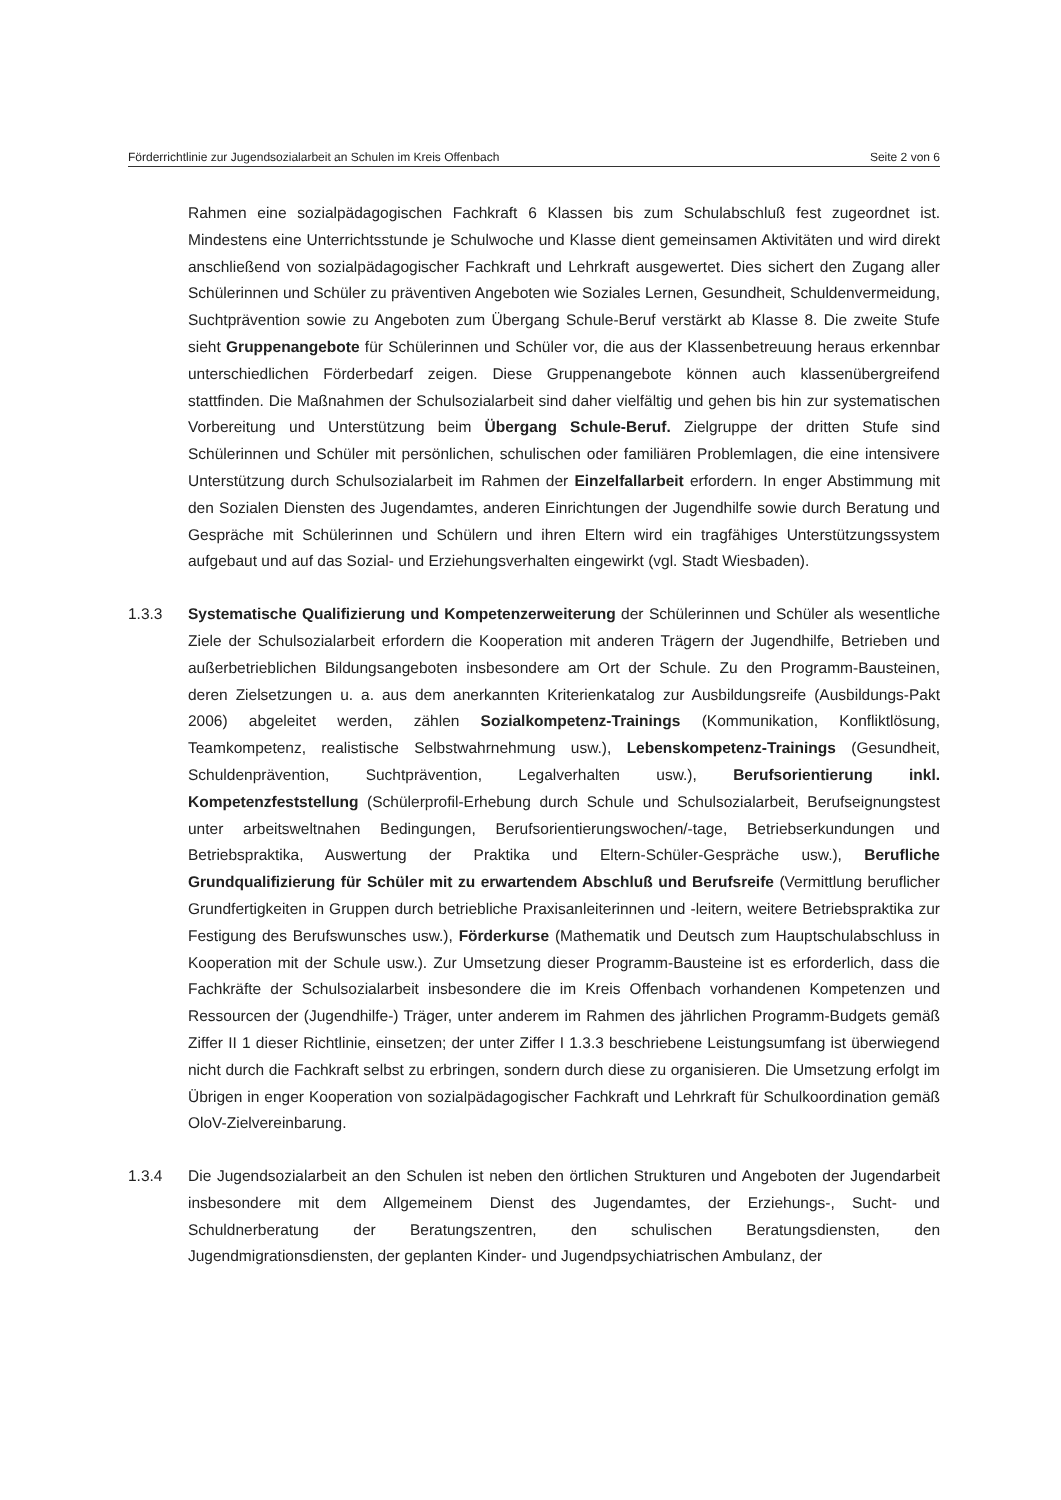Förderrichtlinie zur Jugendsozialarbeit an Schulen im Kreis Offenbach Seite 2 von 6
Rahmen eine sozialpädagogischen Fachkraft 6 Klassen bis zum Schulabschluß fest zugeordnet ist. Mindestens eine Unterrichtsstunde je Schulwoche und Klasse dient gemeinsamen Aktivitäten und wird direkt anschließend von sozialpädagogischer Fachkraft und Lehrkraft ausgewertet. Dies sichert den Zugang aller Schülerinnen und Schüler zu präventiven Angeboten wie Soziales Lernen, Gesundheit, Schuldenvermeidung, Suchtprävention sowie zu Angeboten zum Übergang Schule-Beruf verstärkt ab Klasse 8. Die zweite Stufe sieht Gruppenangebote für Schülerinnen und Schüler vor, die aus der Klassenbetreuung heraus erkennbar unterschiedlichen Förderbedarf zeigen. Diese Gruppenangebote können auch klassenübergreifend stattfinden. Die Maßnahmen der Schulsozialarbeit sind daher vielfältig und gehen bis hin zur systematischen Vorbereitung und Unterstützung beim Übergang Schule-Beruf. Zielgruppe der dritten Stufe sind Schülerinnen und Schüler mit persönlichen, schulischen oder familiären Problemlagen, die eine intensivere Unterstützung durch Schulsozialarbeit im Rahmen der Einzelfallarbeit erfordern. In enger Abstimmung mit den Sozialen Diensten des Jugendamtes, anderen Einrichtungen der Jugendhilfe sowie durch Beratung und Gespräche mit Schülerinnen und Schülern und ihren Eltern wird ein tragfähiges Unterstützungssystem aufgebaut und auf das Sozial- und Erziehungsverhalten eingewirkt (vgl. Stadt Wiesbaden).
1.3.3 Systematische Qualifizierung und Kompetenzerweiterung der Schülerinnen und Schüler als wesentliche Ziele der Schulsozialarbeit erfordern die Kooperation mit anderen Trägern der Jugendhilfe, Betrieben und außerbetrieblichen Bildungsangeboten insbesondere am Ort der Schule. Zu den Programm-Bausteinen, deren Zielsetzungen u. a. aus dem anerkannten Kriterienkatalog zur Ausbildungsreife (Ausbildungs-Pakt 2006) abgeleitet werden, zählen Sozialkompetenz-Trainings (Kommunikation, Konfliktlösung, Teamkompetenz, realistische Selbstwahrnehmung usw.), Lebenskompetenz-Trainings (Gesundheit, Schuldenprävention, Suchtprävention, Legalverhalten usw.), Berufsorientierung inkl. Kompetenzfeststellung (Schülerprofil-Erhebung durch Schule und Schulsozialarbeit, Berufseignungstest unter arbeitsweltnahen Bedingungen, Berufsorientierungswochen/-tage, Betriebserkundungen und Betriebspraktika, Auswertung der Praktika und Eltern-Schüler-Gespräche usw.), Berufliche Grundqualifizierung für Schüler mit zu erwartendem Abschluß und Berufsreife (Vermittlung beruflicher Grundfertigkeiten in Gruppen durch betriebliche Praxisanleiterinnen und -leitern, weitere Betriebspraktika zur Festigung des Berufswunsches usw.), Förderkurse (Mathematik und Deutsch zum Hauptschulabschluss in Kooperation mit der Schule usw.). Zur Umsetzung dieser Programm-Bausteine ist es erforderlich, dass die Fachkräfte der Schulsozialarbeit insbesondere die im Kreis Offenbach vorhandenen Kompetenzen und Ressourcen der (Jugendhilfe-) Träger, unter anderem im Rahmen des jährlichen Programm-Budgets gemäß Ziffer II 1 dieser Richtlinie, einsetzen; der unter Ziffer I 1.3.3 beschriebene Leistungsumfang ist überwiegend nicht durch die Fachkraft selbst zu erbringen, sondern durch diese zu organisieren. Die Umsetzung erfolgt im Übrigen in enger Kooperation von sozialpädagogischer Fachkraft und Lehrkraft für Schulkoordination gemäß OloV-Zielvereinbarung.
1.3.4 Die Jugendsozialarbeit an den Schulen ist neben den örtlichen Strukturen und Angeboten der Jugendarbeit insbesondere mit dem Allgemeinem Dienst des Jugendamtes, der Erziehungs-, Sucht- und Schuldnerberatung der Beratungszentren, den schulischen Beratungsdiensten, den Jugendmigrationsdiensten, der geplanten Kinder- und Jugendpsychiatrischen Ambulanz, der